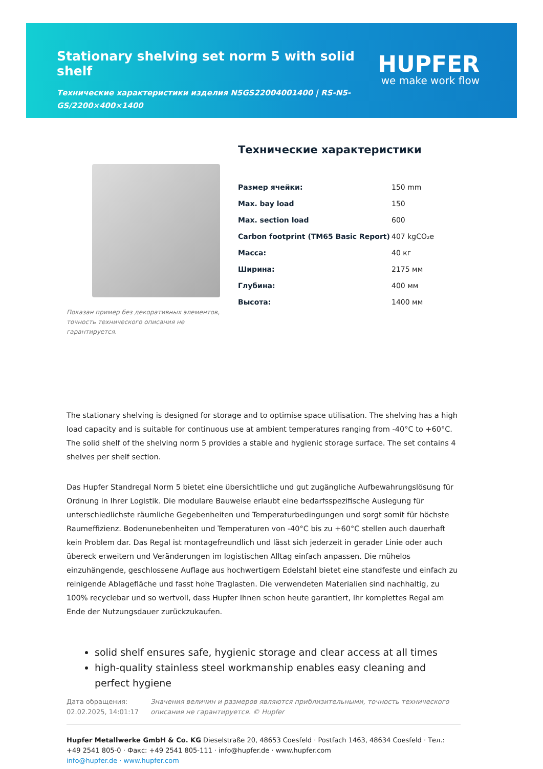Stationary shelving set norm 5 with solid shelf
Технические характеристики изделия N5GS22004001400 | RS-N5-GS/2200×400×1400
HUPFER
we make work flow
Показан пример без декоративных элементов, точность технического описания не гарантируется.
Технические характеристики
| Размер ячейки: | 150 mm |
| Max. bay load | 150 |
| Max. section load | 600 |
| Carbon footprint (TM65 Basic Report) | 407 kgCO₂e |
| Масса: | 40 кг |
| Ширина: | 2175 мм |
| Глубина: | 400 мм |
| Высота: | 1400 мм |
The stationary shelving is designed for storage and to optimise space utilisation. The shelving has a high load capacity and is suitable for continuous use at ambient temperatures ranging from -40°C to +60°C. The solid shelf of the shelving norm 5 provides a stable and hygienic storage surface. The set contains 4 shelves per shelf section.
Das Hupfer Standregal Norm 5 bietet eine übersichtliche und gut zugängliche Aufbewahrungslösung für Ordnung in Ihrer Logistik. Die modulare Bauweise erlaubt eine bedarfsspezifische Auslegung für unterschiedlichste räumliche Gegebenheiten und Temperaturbedingungen und sorgt somit für höchste Raumeffizienz. Bodenunebenheiten und Temperaturen von -40°C bis zu +60°C stellen auch dauerhaft kein Problem dar. Das Regal ist montagefreundlich und lässt sich jederzeit in gerader Linie oder auch übereck erweitern und Veränderungen im logistischen Alltag einfach anpassen. Die mühelos einzuhängende, geschlossene Auflage aus hochwertigem Edelstahl bietet eine standfeste und einfach zu reinigende Ablagefläche und fasst hohe Traglasten. Die verwendeten Materialien sind nachhaltig, zu 100% recyclebar und so wertvoll, dass Hupfer Ihnen schon heute garantiert, Ihr komplettes Regal am Ende der Nutzungsdauer zurückzukaufen.
solid shelf ensures safe, hygienic storage and clear access at all times
high-quality stainless steel workmanship enables easy cleaning and perfect hygiene
Дата обращения: 02.02.2025, 14:01:17
Значения величин и размеров являются приблизительными, точность технического описания не гарантируется. © Hupfer
Hupfer Metallwerke GmbH & Co. KG Dieselstraße 20, 48653 Coesfeld · Postfach 1463, 48634 Coesfeld · Тел.: +49 2541 805-0 · Факс: +49 2541 805-111 · info@hupfer.de · www.hupfer.com
info@hupfer.de · www.hupfer.com